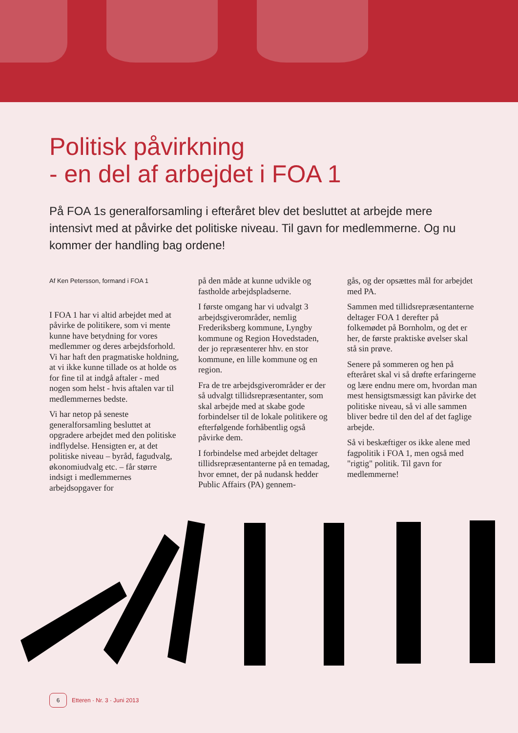Politisk påvirkning
- en del af arbejdet i FOA 1
På FOA 1s generalforsamling i efteråret blev det besluttet at arbejde mere intensivt med at påvirke det politiske niveau. Til gavn for medlemmerne. Og nu kommer der handling bag ordene!
Af Ken Petersson, formand i FOA 1
I FOA 1 har vi altid arbejdet med at påvirke de politikere, som vi mente kunne have betydning for vores medlemmer og deres arbejdsforhold. Vi har haft den pragmatiske holdning, at vi ikke kunne tillade os at holde os for fine til at indgå aftaler - med nogen som helst - hvis aftalen var til medlemmernes bedste.
Vi har netop på seneste generalforsamling besluttet at opgradere arbejdet med den politiske indflydelse. Hensigten er, at det politiske niveau – byråd, fagudvalg, økonomiudvalg etc. – får større indsigt i medlemmernes arbejdsopgaver for
på den måde at kunne udvikle og fastholde arbejdspladserne.
I første omgang har vi udvalgt 3 arbejdsgiverområder, nemlig Frederiksberg kommune, Lyngby kommune og Region Hovedstaden, der jo repræsenterer hhv. en stor kommune, en lille kommune og en region.
Fra de tre arbejdsgiverområder er der så udvalgt tillidsrepræsentanter, som skal arbejde med at skabe gode forbindelser til de lokale politikere og efterfølgende forhåbentlig også påvirke dem.
I forbindelse med arbejdet deltager tillidsrepræsentanterne på en temadag, hvor emnet, der på nudansk hedder Public Affairs (PA) gennem-
gås, og der opsættes mål for arbejdet med PA.
Sammen med tillidsrepræsentanterne deltager FOA 1 derefter på folkemødet på Bornholm, og det er her, de første praktiske øvelser skal stå sin prøve.
Senere på sommeren og hen på efteråret skal vi så drøfte erfaringerne og lære endnu mere om, hvordan man mest hensigtsmæssigt kan påvirke det politiske niveau, så vi alle sammen bliver bedre til den del af det faglige arbejde.
Så vi beskæftiger os ikke alene med fagpolitik i FOA 1, men også med "rigtig" politik. Til gavn for medlemmerne!
6 Etteren · Nr. 3 · Juni 2013